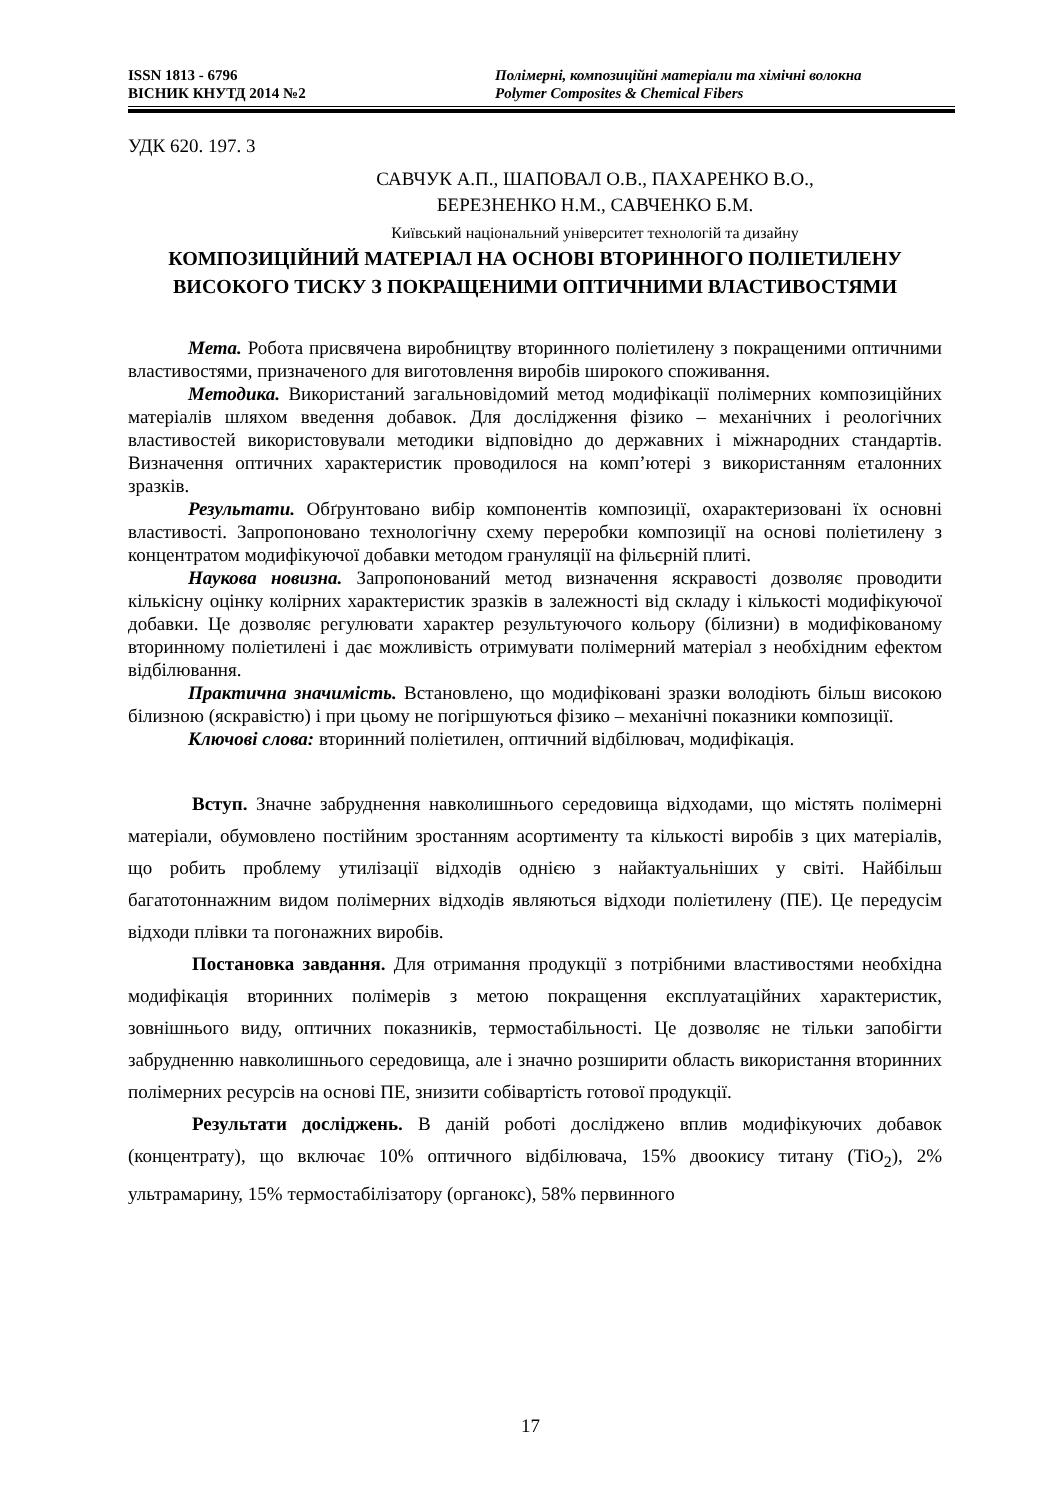ISSN 1813 - 6796
ВІСНИК КНУТД 2014 №2
Полімерні, композиційні матеріали та хімічні волокна
Polymer Composites & Chemical Fibers
УДК 620. 197. 3
САВЧУК А.П., ШАПОВАЛ О.В., ПАХАРЕНКО В.О.,
БЕРЕЗНЕНКО Н.М., САВЧЕНКО Б.М.
Київський національний університет технологій та дизайну
КОМПОЗИЦІЙНИЙ МАТЕРІАЛ НА ОСНОВІ ВТОРИННОГО ПОЛІЕТИЛЕНУ ВИСОКОГО ТИСКУ З ПОКРАЩЕНИМИ ОПТИЧНИМИ ВЛАСТИВОСТЯМИ
Мета. Робота присвячена виробництву вторинного поліетилену з покращеними оптичними властивостями, призначеного для виготовлення виробів широкого споживання.
Методика. Використаний загальновідомий метод модифікації полімерних композиційних матеріалів шляхом введення добавок. Для дослідження фізико – механічних і реологічних властивостей використовували методики відповідно до державних і міжнародних стандартів. Визначення оптичних характеристик проводилося на комп’ютері з використанням еталонних зразків.
Результати. Обґрунтовано вибір компонентів композиції, охарактеризовані їх основні властивості. Запропоновано технологічну схему переробки композиції на основі поліетилену з концентратом модифікуючої добавки методом грануляції на фільєрній плиті.
Наукова новизна. Запропонований метод визначення яскравості дозволяє проводити кількісну оцінку колірних характеристик зразків в залежності від складу і кількості модифікуючої добавки. Це дозволяє регулювати характер результуючого кольору (білизни) в модифікованому вторинному поліетилені і дає можливість отримувати полімерний матеріал з необхідним ефектом відбілювання.
Практична значимість. Встановлено, що модифіковані зразки володіють більш високою білизною (яскравістю) і при цьому не погіршуються фізико – механічні показники композиції.
Ключові слова: вторинний поліетилен, оптичний відбілювач, модифікація.
Вступ. Значне забруднення навколишнього середовища відходами, що містять полімерні матеріали, обумовлено постійним зростанням асортименту та кількості виробів з цих матеріалів, що робить проблему утилізації відходів однією з найактуальніших у світі. Найбільш багатотоннажним видом полімерних відходів являються відходи поліетилену (ПЕ). Це передусім відходи плівки та погонажних виробів.
Постановка завдання. Для отримання продукції з потрібними властивостями необхідна модифікація вторинних полімерів з метою покращення експлуатаційних характеристик, зовнішнього виду, оптичних показників, термостабільності. Це дозволяє не тільки запобігти забрудненню навколишнього середовища, але і значно розширити область використання вторинних полімерних ресурсів на основі ПЕ, знизити собівартість готової продукції.
Результати досліджень. В даній роботі досліджено вплив модифікуючих добавок (концентрату), що включає 10% оптичного відбілювача, 15% двоокису титану (TiO<sub>2</sub>), 2% ультрамарину, 15% термостабілізатору (органокс), 58% первинного
17